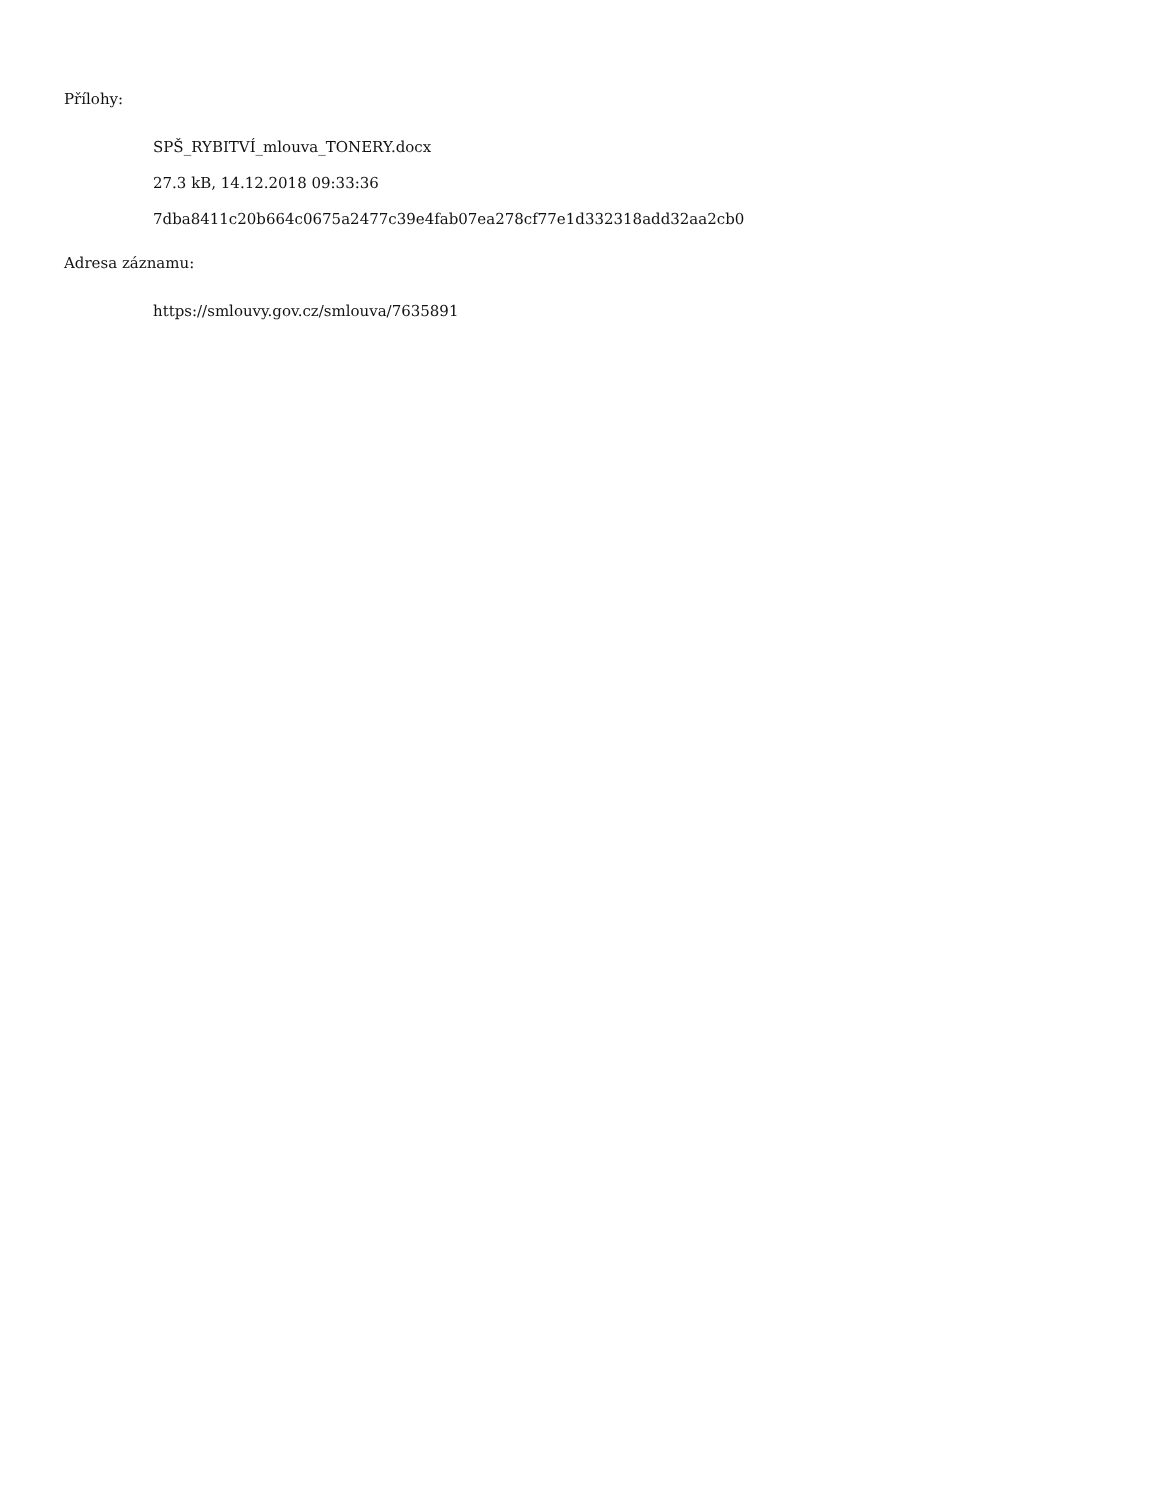Přílohy:
SPŠ_RYBITVÍ_mlouva_TONERY.docx
27.3 kB, 14.12.2018 09:33:36
7dba8411c20b664c0675a2477c39e4fab07ea278cf77e1d332318add32aa2cb0
Adresa záznamu:
https://smlouvy.gov.cz/smlouva/7635891